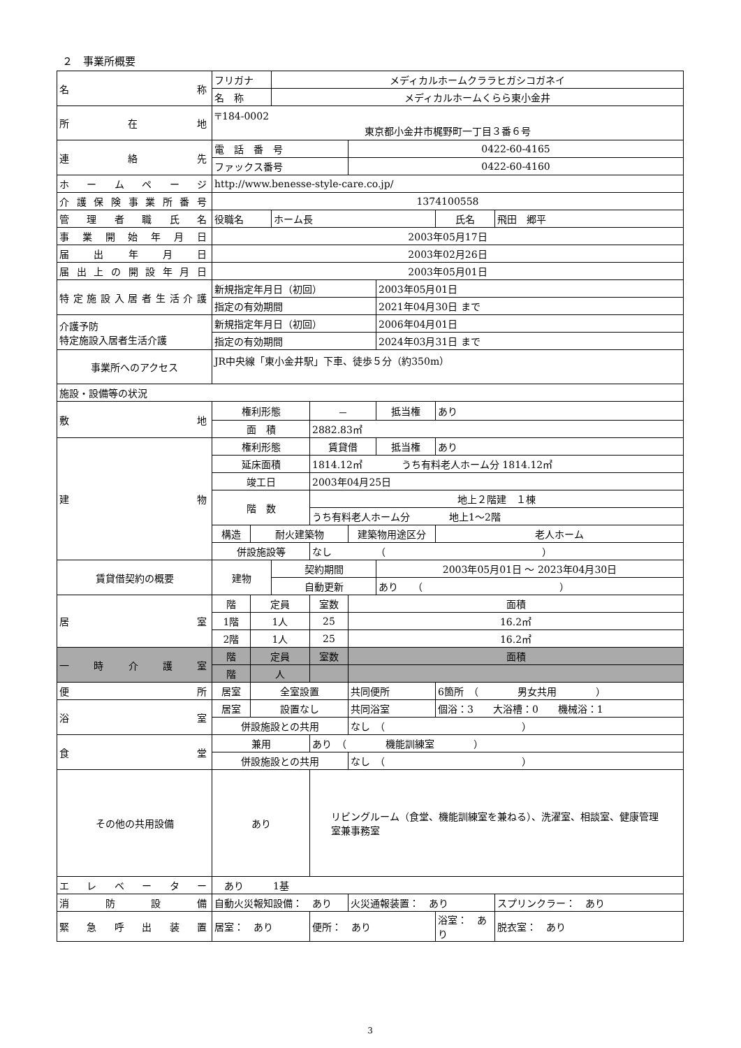２　事業所概要
| 名 称 | フリガナ | | メディカルホームクララヒガシコガネイ | | | | | |
| | 名 称 | | メディカルホームくらら東小金井 | | | | | |
| 所 在 地 | 〒184-0002 東京都小金井市梶野町一丁目３番６号 | | | | | | | |
| 連 絡 先 | 電 話 番 号 | | | | 0422-60-4165 | | | |
| | ファックス番号 | | | | 0422-60-4160 | | | |
| ホームページ | http://www.benesse-style-care.co.jp/ | | | | | | | |
| 介護保険事業所番号 | 1374100558 | | | | | | | |
| 管理者職氏名 | 役職名 | | ホーム長 | | | | 氏名 | 飛田 郷平 |
| 事業開始年月日 | 2003年05月17日 | | | | | | | |
| 届出年月日 | 2003年02月26日 | | | | | | | |
| 届出上の開設年月日 | 2003年05月01日 | | | | | | | |
| 特定施設入居者生活介護 | 新規指定年月日（初回） | | | | | 2003年05月01日 | | |
| | 指定の有効期間 | | | | | 2021年04月30日 まで | | |
| 介護予防 特定施設入居者生活介護 | 新規指定年月日（初回） | | | | | 2006年04月01日 | | |
| | 指定の有効期間 | | | | | 2024年03月31日 まで | | |
| 事業所へのアクセス | JR中央線「東小金井駅」下車、徒歩５分（約350m） | | | | | | | |
| 施設・設備等の状況 | | | | | | | | |
| 敷 地 | 権利形態 | | | － | | 抵当権 | あり | |
| | 面 積 | | | 2882.83㎡ | | | | |
| 建 物 | 権利形態 | | | 賃貸借 | | 抵当権 | あり | |
| | 延床面積 | | | 1814.12㎡ うち有料老人ホーム分 1814.12㎡ | | | | |
| | 竣工日 | | | 2003年04月25日 | | | | |
| | 階 数 | | | 地上２階建 １棟 | | | | |
| | | | | うち有料老人ホーム分 地上1～2階 | | | | |
| | 構造 | 耐火建築物 | | | 建築物用途区分 | | 老人ホーム | |
| | 併設施設等 | | | なし （ ） | | | | |
| 賃貸借契約の概要 | 建物 | | 契約期間 | | | 2003年05月01日 ～ 2023年04月30日 | | |
| | | | 自動更新 | | | あり （ ） | | |
| 居 室 | 階 | 定員 | | 室数 | 面積 | | | |
| | 1階 | 1人 | | 25 | 16.2㎡ | | | |
| | 2階 | 1人 | | 25 | 16.2㎡ | | | |
| 一時介護室 | 階 | 定員 | | 室数 | 面積 | | | |
| | 階 | 人 | | | | | | |
| 便 所 | 居室 | 全室設置 | | | 共同便所 | | 6箇所 （ 男女共用 ） | |
| 浴 室 | 居室 | 設置なし | | | 共同浴室 | | 個浴：3 大浴槽：0 機械浴：1 | |
| | 併設施設との共用 | | | | なし （ ） | | | |
| 食 堂 | 兼用 | | | あり （ 機能訓練室 ） | | | | |
| | 併設施設との共用 | | | | なし （ ） | | | |
| その他の共用設備 | あり | | | リビングルーム（食堂、機能訓練室を兼ねる）、洗濯室、相談室、健康管理室兼事務室 | | | | |
| エレベーター | あり 1基 | | | | | | | |
| 消防設備 | 自動火災報知設備： あり | | | | 火災通報装置： あり | | | スプリンクラー： あり |
| 緊急呼出装置 | 居室： あり | | | 便所： あり | | | 浴室： あり | 脱衣室： あり |
3